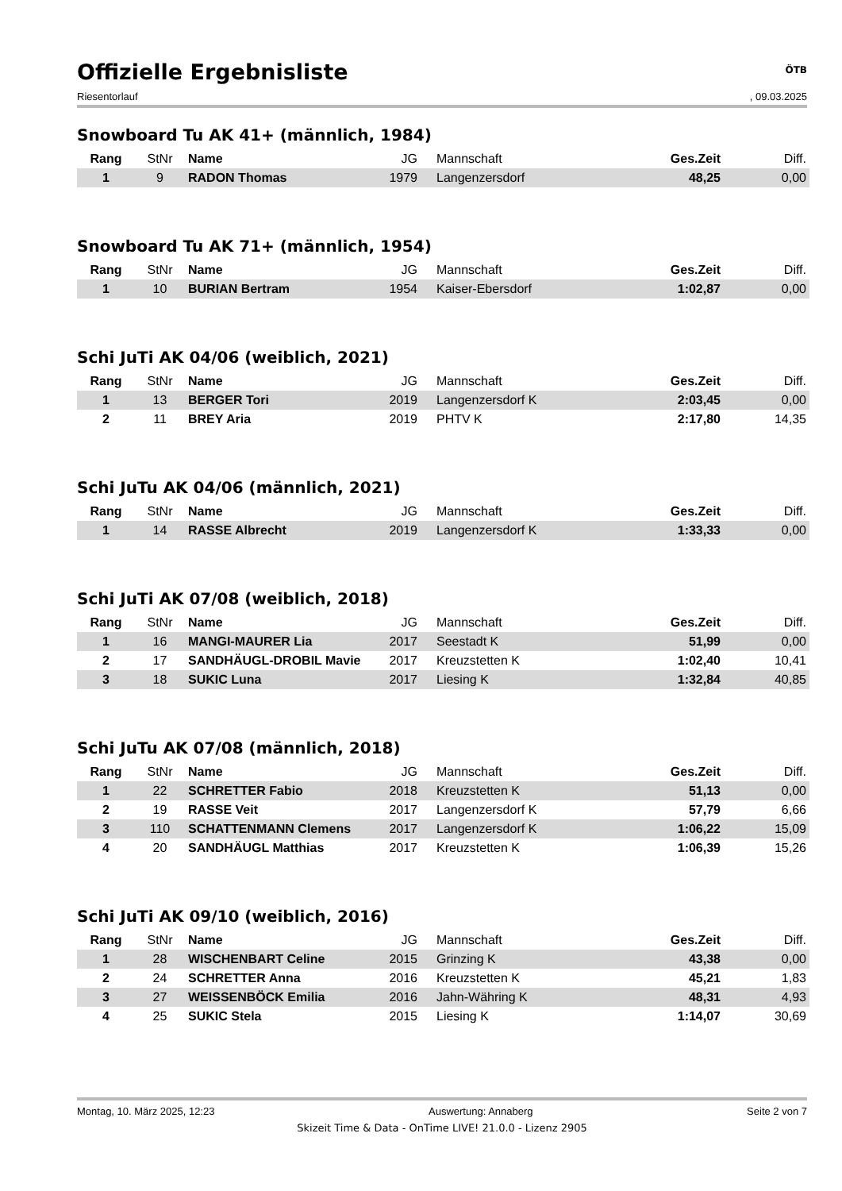Offizielle Ergebnisliste ÖTB
Riesentorlauf, 09.03.2025
Snowboard Tu AK 41+ (männlich, 1984)
| Rang | StNr | Name | JG | Mannschaft | Ges.Zeit | Diff. |
| --- | --- | --- | --- | --- | --- | --- |
| 1 | 9 | RADON Thomas | 1979 | Langenzersdorf | 48,25 | 0,00 |
Snowboard Tu AK 71+ (männlich, 1954)
| Rang | StNr | Name | JG | Mannschaft | Ges.Zeit | Diff. |
| --- | --- | --- | --- | --- | --- | --- |
| 1 | 10 | BURIAN Bertram | 1954 | Kaiser-Ebersdorf | 1:02,87 | 0,00 |
Schi JuTi AK 04/06 (weiblich, 2021)
| Rang | StNr | Name | JG | Mannschaft | Ges.Zeit | Diff. |
| --- | --- | --- | --- | --- | --- | --- |
| 1 | 13 | BERGER Tori | 2019 | Langenzersdorf K | 2:03,45 | 0,00 |
| 2 | 11 | BREY Aria | 2019 | PHTV K | 2:17,80 | 14,35 |
Schi JuTu AK 04/06 (männlich, 2021)
| Rang | StNr | Name | JG | Mannschaft | Ges.Zeit | Diff. |
| --- | --- | --- | --- | --- | --- | --- |
| 1 | 14 | RASSE Albrecht | 2019 | Langenzersdorf K | 1:33,33 | 0,00 |
Schi JuTi AK 07/08 (weiblich, 2018)
| Rang | StNr | Name | JG | Mannschaft | Ges.Zeit | Diff. |
| --- | --- | --- | --- | --- | --- | --- |
| 1 | 16 | MANGI-MAURER Lia | 2017 | Seestadt K | 51,99 | 0,00 |
| 2 | 17 | SANDHÄUGL-DROBIL Mavie | 2017 | Kreuzstetten K | 1:02,40 | 10,41 |
| 3 | 18 | SUKIC Luna | 2017 | Liesing K | 1:32,84 | 40,85 |
Schi JuTu AK 07/08 (männlich, 2018)
| Rang | StNr | Name | JG | Mannschaft | Ges.Zeit | Diff. |
| --- | --- | --- | --- | --- | --- | --- |
| 1 | 22 | SCHRETTER Fabio | 2018 | Kreuzstetten K | 51,13 | 0,00 |
| 2 | 19 | RASSE Veit | 2017 | Langenzersdorf K | 57,79 | 6,66 |
| 3 | 110 | SCHATTENMANN Clemens | 2017 | Langenzersdorf K | 1:06,22 | 15,09 |
| 4 | 20 | SANDHÄUGL Matthias | 2017 | Kreuzstetten K | 1:06,39 | 15,26 |
Schi JuTi AK 09/10 (weiblich, 2016)
| Rang | StNr | Name | JG | Mannschaft | Ges.Zeit | Diff. |
| --- | --- | --- | --- | --- | --- | --- |
| 1 | 28 | WISCHENBART Celine | 2015 | Grinzing K | 43,38 | 0,00 |
| 2 | 24 | SCHRETTER Anna | 2016 | Kreuzstetten K | 45,21 | 1,83 |
| 3 | 27 | WEISSENBÖCK Emilia | 2016 | Jahn-Währing K | 48,31 | 4,93 |
| 4 | 25 | SUKIC Stela | 2015 | Liesing K | 1:14,07 | 30,69 |
Montag, 10. März 2025, 12:23 Auswertung: Annaberg Seite 2 von 7
Skizeit Time & Data - OnTime LIVE! 21.0.0 - Lizenz 2905